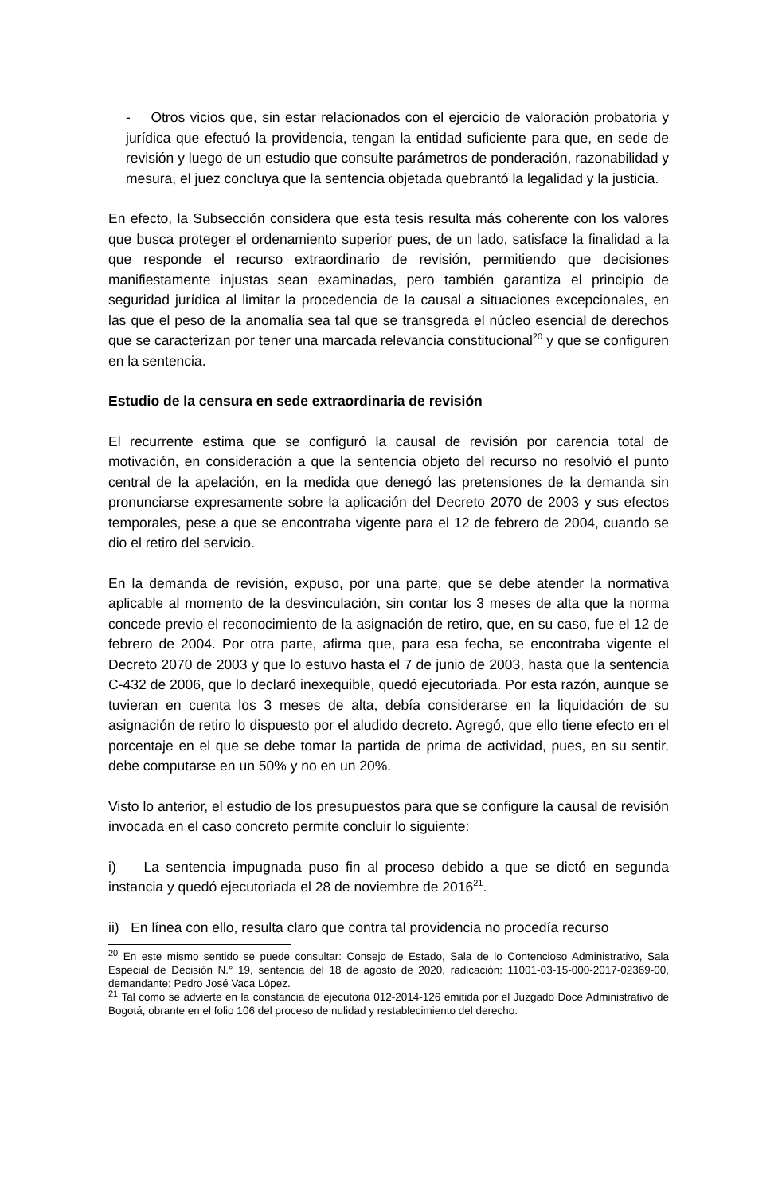- Otros vicios que, sin estar relacionados con el ejercicio de valoración probatoria y jurídica que efectuó la providencia, tengan la entidad suficiente para que, en sede de revisión y luego de un estudio que consulte parámetros de ponderación, razonabilidad y mesura, el juez concluya que la sentencia objetada quebrantó la legalidad y la justicia.
En efecto, la Subsección considera que esta tesis resulta más coherente con los valores que busca proteger el ordenamiento superior pues, de un lado, satisface la finalidad a la que responde el recurso extraordinario de revisión, permitiendo que decisiones manifiestamente injustas sean examinadas, pero también garantiza el principio de seguridad jurídica al limitar la procedencia de la causal a situaciones excepcionales, en las que el peso de la anomalía sea tal que se transgreda el núcleo esencial de derechos que se caracterizan por tener una marcada relevancia constitucional<sup>20</sup> y que se configuren en la sentencia.
Estudio de la censura en sede extraordinaria de revisión
El recurrente estima que se configuró la causal de revisión por carencia total de motivación, en consideración a que la sentencia objeto del recurso no resolvió el punto central de la apelación, en la medida que denegó las pretensiones de la demanda sin pronunciarse expresamente sobre la aplicación del Decreto 2070 de 2003 y sus efectos temporales, pese a que se encontraba vigente para el 12 de febrero de 2004, cuando se dio el retiro del servicio.
En la demanda de revisión, expuso, por una parte, que se debe atender la normativa aplicable al momento de la desvinculación, sin contar los 3 meses de alta que la norma concede previo el reconocimiento de la asignación de retiro, que, en su caso, fue el 12 de febrero de 2004. Por otra parte, afirma que, para esa fecha, se encontraba vigente el Decreto 2070 de 2003 y que lo estuvo hasta el 7 de junio de 2003, hasta que la sentencia C-432 de 2006, que lo declaró inexequible, quedó ejecutoriada. Por esta razón, aunque se tuvieran en cuenta los 3 meses de alta, debía considerarse en la liquidación de su asignación de retiro lo dispuesto por el aludido decreto. Agregó, que ello tiene efecto en el porcentaje en el que se debe tomar la partida de prima de actividad, pues, en su sentir, debe computarse en un 50% y no en un 20%.
Visto lo anterior, el estudio de los presupuestos para que se configure la causal de revisión invocada en el caso concreto permite concluir lo siguiente:
i) La sentencia impugnada puso fin al proceso debido a que se dictó en segunda instancia y quedó ejecutoriada el 28 de noviembre de 2016<sup>21</sup>.
ii) En línea con ello, resulta claro que contra tal providencia no procedía recurso
<sup>20</sup> En este mismo sentido se puede consultar: Consejo de Estado, Sala de lo Contencioso Administrativo, Sala Especial de Decisión N.° 19, sentencia del 18 de agosto de 2020, radicación: 11001-03-15-000-2017-02369-00, demandante: Pedro José Vaca López.
<sup>21</sup> Tal como se advierte en la constancia de ejecutoria 012-2014-126 emitida por el Juzgado Doce Administrativo de Bogotá, obrante en el folio 106 del proceso de nulidad y restablecimiento del derecho.